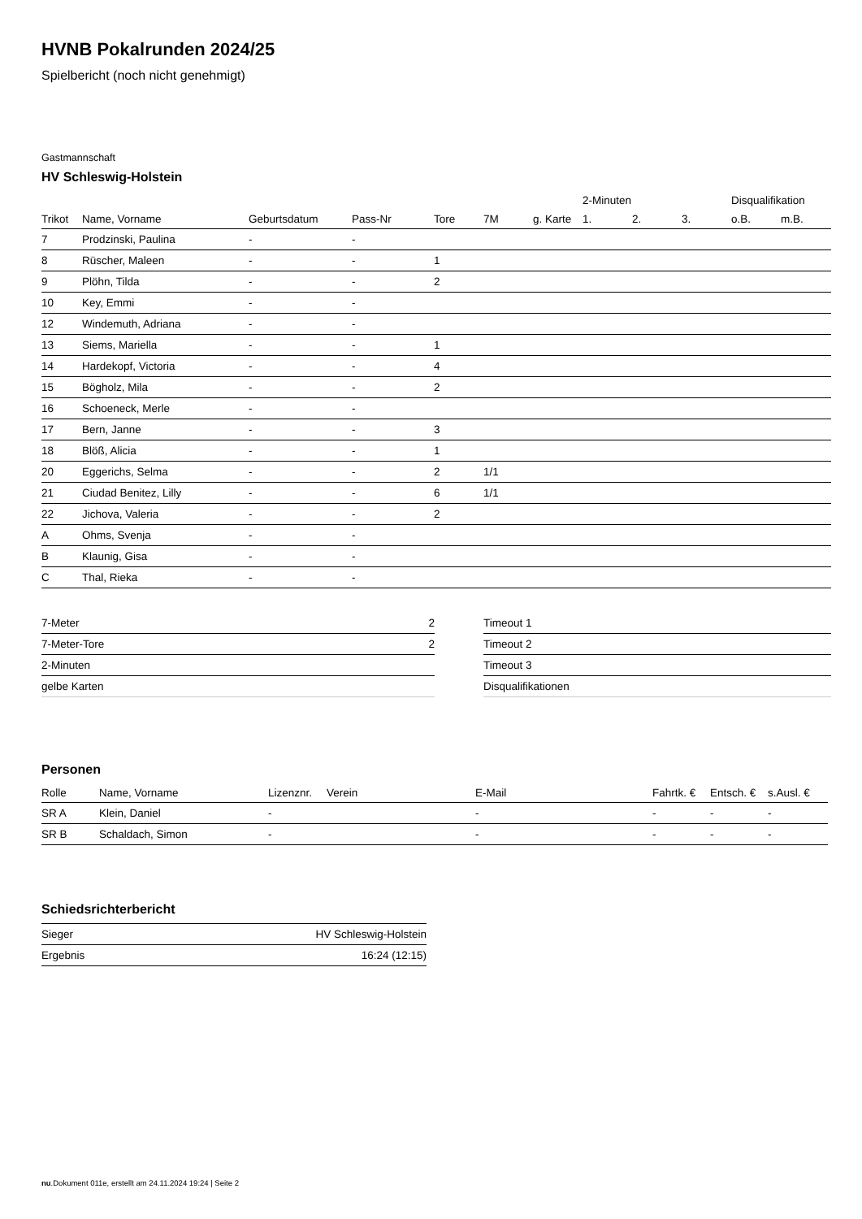HVNB Pokalrunden 2024/25
Spielbericht (noch nicht genehmigt)
Gastmannschaft
HV Schleswig-Holstein
| | | | | | | | 2-Minuten | | | Disqualifikation | |
| --- | --- | --- | --- | --- | --- | --- | --- | --- | --- | --- | --- |
| Trikot | Name, Vorname | Geburtsdatum | Pass-Nr | Tore | 7M | g. Karte | 1. | 2. | 3. | o.B. | m.B. |
| 7 | Prodzinski, Paulina | - | - | | | | | | | | |
| 8 | Rüscher, Maleen | - | - | 1 | | | | | | | |
| 9 | Plöhn, Tilda | - | - | 2 | | | | | | | |
| 10 | Key, Emmi | - | - | | | | | | | | |
| 12 | Windemuth, Adriana | - | - | | | | | | | | |
| 13 | Siems, Mariella | - | - | 1 | | | | | | | |
| 14 | Hardekopf, Victoria | - | - | 4 | | | | | | | |
| 15 | Bögholz, Mila | - | - | 2 | | | | | | | |
| 16 | Schoeneck, Merle | - | - | | | | | | | | |
| 17 | Bern, Janne | - | - | 3 | | | | | | | |
| 18 | Blöß, Alicia | - | - | 1 | | | | | | | |
| 20 | Eggerichs, Selma | - | - | 2 | 1/1 | | | | | | |
| 21 | Ciudad Benitez, Lilly | - | - | 6 | 1/1 | | | | | | |
| 22 | Jichova, Valeria | - | - | 2 | | | | | | | |
| A | Ohms, Svenja | - | - | | | | | | | | |
| B | Klaunig, Gisa | - | - | | | | | | | | |
| C | Thal, Rieka | - | - | | | | | | | | |
| 7-Meter | 2 |
| 7-Meter-Tore | 2 |
| 2-Minuten | |
| gelbe Karten | |
| Timeout 1 |
| Timeout 2 |
| Timeout 3 |
| Disqualifikationen |
Personen
| Rolle | Name, Vorname | Lizenznr. | Verein | E-Mail | Fahrtk. € | Entsch. € | s.Ausl. € |
| --- | --- | --- | --- | --- | --- | --- | --- |
| SR A | Klein, Daniel | - | | - | - | - | - |
| SR B | Schaldach, Simon | - | | - | - | - | - |
Schiedsrichterbericht
| Sieger | HV Schleswig-Holstein |
| Ergebnis | 16:24 (12:15) |
nu.Dokument 011e, erstellt am 24.11.2024 19:24 | Seite 2